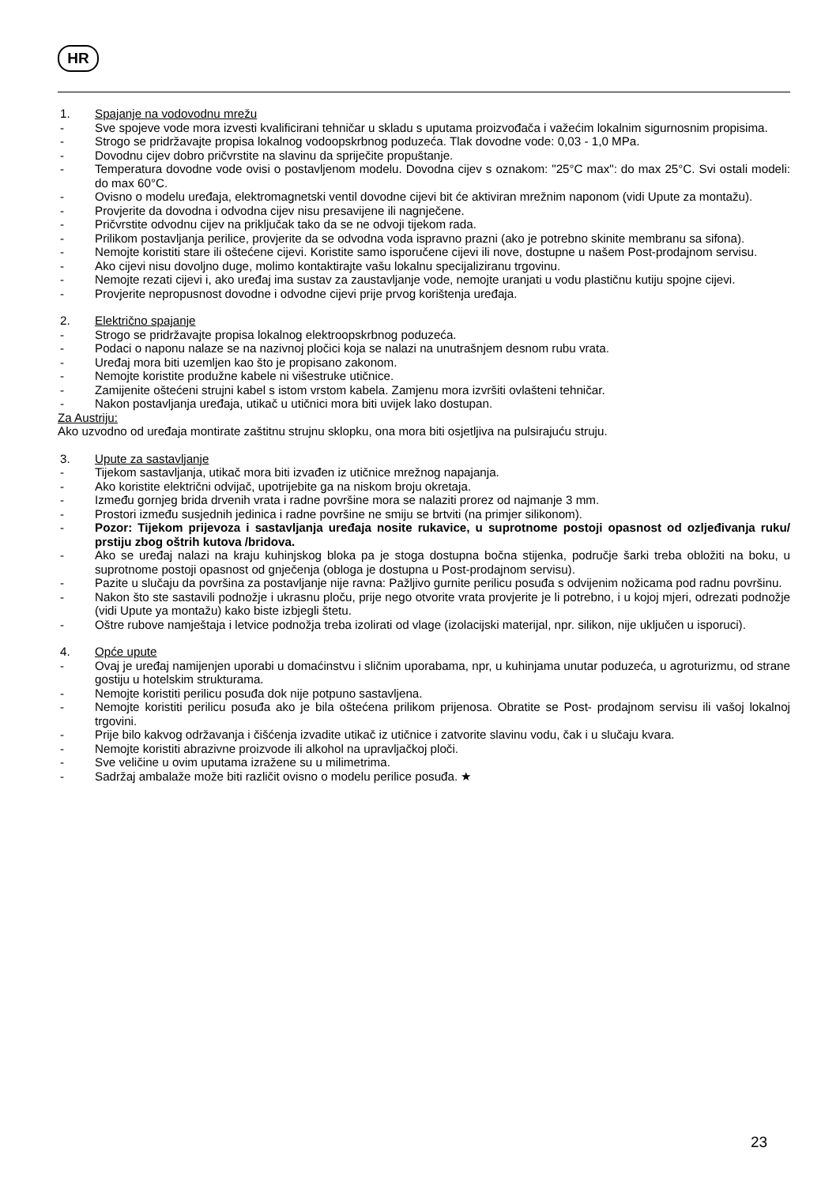HR
1. Spajanje na vodovodnu mrežu
- Sve spojeve vode mora izvesti kvalificirani tehničar u skladu s uputama proizvođača i važećim lokalnim sigurnosnim propisima.
- Strogo se pridržavajte propisa lokalnog vodoopskrbnog poduzeća. Tlak dovodne vode: 0,03 - 1,0 MPa.
- Dovodnu cijev dobro pričvrstite na slavinu da spriječite propuštanje.
- Temperatura dovodne vode ovisi o postavljenom modelu. Dovodna cijev s oznakom: "25°C max": do max 25°C. Svi ostali modeli: do max 60°C.
- Ovisno o modelu uređaja, elektromagnetski ventil dovodne cijevi bit će aktiviran mrežnim naponom (vidi Upute za montažu).
- Provjerite da dovodna i odvodna cijev nisu presavijene ili nagnječene.
- Pričvrstite odvodnu cijev na priključak tako da se ne odvoji tijekom rada.
- Prilikom postavljanja perilice, provjerite da se odvodna voda ispravno prazni (ako je potrebno skinite membranu sa sifona).
- Nemojte koristiti stare ili oštećene cijevi. Koristite samo isporučene cijevi ili nove, dostupne u našem Post-prodajnom servisu.
- Ako cijevi nisu dovoljno duge, molimo kontaktirajte vašu lokalnu specijaliziranu trgovinu.
- Nemojte rezati cijevi i, ako uređaj ima sustav za zaustavljanje vode, nemojte uranjati u vodu plastičnu kutiju spojne cijevi.
- Provjerite nepropusnost dovodne i odvodne cijevi prije prvog korištenja uređaja.
2. Električno spajanje
- Strogo se pridržavajte propisa lokalnog elektroopskrbnog poduzeća.
- Podaci o naponu nalaze se na nazivnoj pločici koja se nalazi na unutrašnjem desnom rubu vrata.
- Uređaj mora biti uzemljen kao što je propisano zakonom.
- Nemojte koristite produžne kabele ni višestruke utičnice.
- Zamijenite oštećeni strujni kabel s istom vrstom kabela. Zamjenu mora izvršiti ovlašteni tehničar.
- Nakon postavljanja uređaja, utikač u utičnici mora biti uvijek lako dostupan.
Za Austriju:
Ako uzvodno od uređaja montirate zaštitnu strujnu sklopku, ona mora biti osjetljiva na pulsirajuću struju.
3. Upute za sastavljanje
- Tijekom sastavljanja, utikač mora biti izvađen iz utičnice mrežnog napajanja.
- Ako koristite električni odvijač, upotrijebite ga na niskom broju okretaja.
- Između gornjeg brida drvenih vrata i radne površine mora se nalaziti prorez od najmanje 3 mm.
- Prostori između susjednih jedinica i radne površine ne smiju se brtviti (na primjer silikonom).
- Pozor: Tijekom prijevoza i sastavljanja uređaja nosite rukavice, u suprotnome postoji opasnost od ozljeđivanja ruku/ prstiju zbog oštrih kutova /bridova.
- Ako se uređaj nalazi na kraju kuhinjskog bloka pa je stoga dostupna bočna stijenka, područje šarki treba obložiti na boku, u suprotnome postoji opasnost od gnječenja (obloga je dostupna u Post-prodajnom servisu).
- Pazite u slučaju da površina za postavljanje nije ravna: Pažljivo gurnite perilicu posuđa s odvijenim nožicama pod radnu površinu.
- Nakon što ste sastavili podnožje i ukrasnu ploču, prije nego otvorite vrata provjerite je li potrebno, i u kojoj mjeri, odrezati podnožje (vidi Upute ya montažu) kako biste izbjegli štetu.
- Oštre rubove namještaja i letvice podnožja treba izolirati od vlage (izolacijski materijal, npr. silikon, nije uključen u isporuci).
4. Opće upute
- Ovaj je uređaj namijenjen uporabi u domaćinstvu i sličnim uporabama, npr, u kuhinjama unutar poduzeća, u agroturizmu, od strane gostiju u hotelskim strukturama.
- Nemojte koristiti perilicu posuđa dok nije potpuno sastavljena.
- Nemojte koristiti perilicu posuđa ako je bila oštećena prilikom prijenosa. Obratite se Post- prodajnom servisu ili vašoj lokalnoj trgovini.
- Prije bilo kakvog održavanja i čišćenja izvadite utikač iz utičnice i zatvorite slavinu vodu, čak i u slučaju kvara.
- Nemojte koristiti abrazivne proizvode ili alkohol na upravljačkoj ploči.
- Sve veličine u ovim uputama izražene su u milimetrima.
- Sadržaj ambalaže može biti različit ovisno o modelu perilice posuđa. ★
23